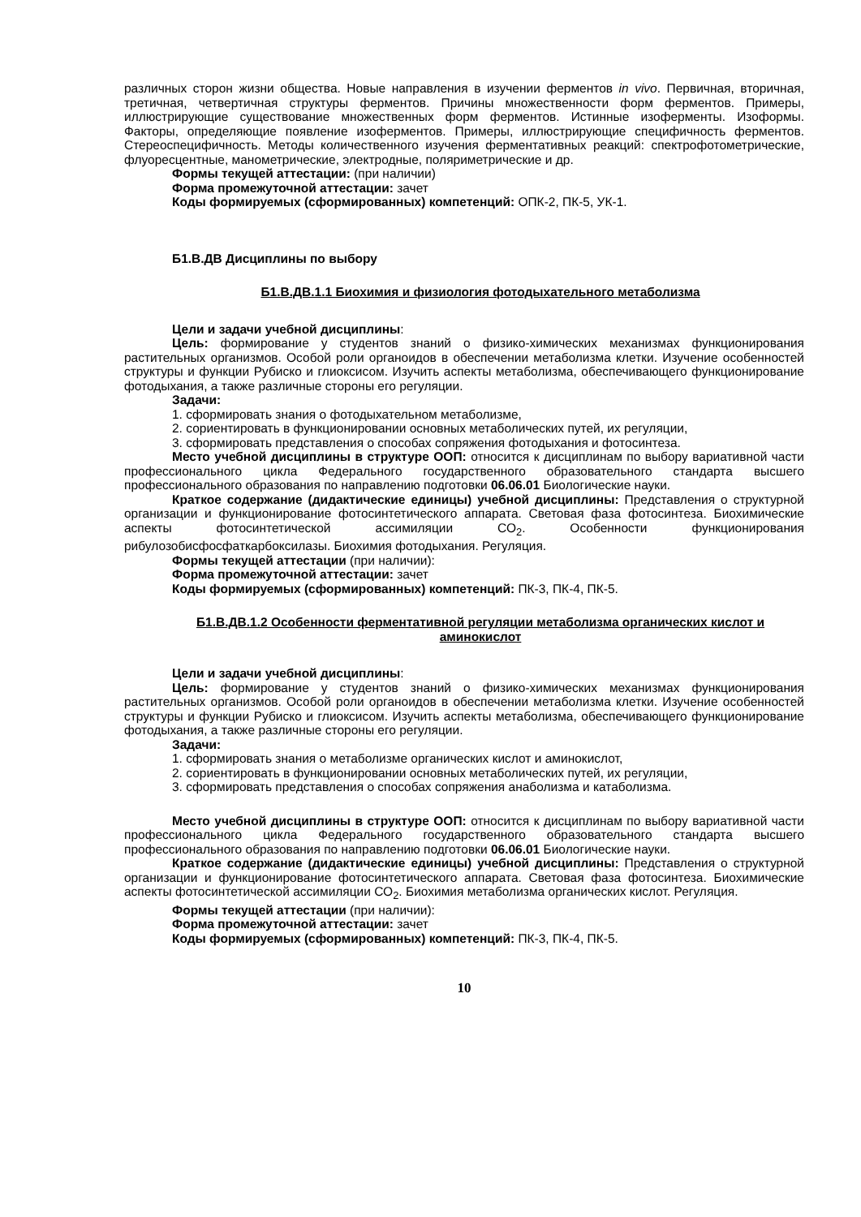различных сторон жизни общества. Новые направления в изучении ферментов in vivo. Первичная, вторичная, третичная, четвертичная структуры ферментов. Причины множественности форм ферментов. Примеры, иллюстрирующие существование множественных форм ферментов. Истинные изоферменты. Изоформы. Факторы, определяющие появление изоферментов. Примеры, иллюстрирующие специфичность ферментов. Стереоспецифичность. Методы количественного изучения ферментативных реакций: спектрофотометрические, флуоресцентные, манометрические, электродные, поляриметрические и др.
Формы текущей аттестации: (при наличии)
Форма промежуточной аттестации: зачет
Коды формируемых (сформированных) компетенций: ОПК-2, ПК-5, УК-1.
Б1.В.ДВ Дисциплины по выбору
Б1.В.ДВ.1.1 Биохимия и физиология фотодыхательного метаболизма
Цели и задачи учебной дисциплины:
Цель: формирование у студентов знаний о физико-химических механизмах функционирования растительных организмов. Особой роли органоидов в обеспечении метаболизма клетки. Изучение особенностей структуры и функции Рубиско и глиоксисом. Изучить аспекты метаболизма, обеспечивающего функционирование фотодыхания, а также различные стороны его регуляции.
Задачи:
1. сформировать знания о фотодыхательном метаболизме,
2. сориентировать в функционировании основных метаболических путей, их регуляции,
3. сформировать представления о способах сопряжения фотодыхания и фотосинтеза.
Место учебной дисциплины в структуре ООП: относится к дисциплинам по выбору вариативной части профессионального цикла Федерального государственного образовательного стандарта высшего профессионального образования по направлению подготовки 06.06.01 Биологические науки.
Краткое содержание (дидактические единицы) учебной дисциплины: Представления о структурной организации и функционирование фотосинтетического аппарата. Световая фаза фотосинтеза. Биохимические аспекты фотосинтетической ассимиляции СО<sub>2</sub>. Особенности функционирования рибулозобисфосфаткарбоксилазы. Биохимия фотодыхания. Регуляция.
Формы текущей аттестации (при наличии):
Форма промежуточной аттестации: зачет
Коды формируемых (сформированных) компетенций: ПК-3, ПК-4, ПК-5.
Б1.В.ДВ.1.2 Особенности ферментативной регуляции метаболизма органических кислот и аминокислот
Цели и задачи учебной дисциплины:
Цель: формирование у студентов знаний о физико-химических механизмах функционирования растительных организмов. Особой роли органоидов в обеспечении метаболизма клетки. Изучение особенностей структуры и функции Рубиско и глиоксисом. Изучить аспекты метаболизма, обеспечивающего функционирование фотодыхания, а также различные стороны его регуляции.
Задачи:
1. сформировать знания о метаболизме органических кислот и аминокислот,
2. сориентировать в функционировании основных метаболических путей, их регуляции,
3. сформировать представления о способах сопряжения анаболизма и катаболизма.
Место учебной дисциплины в структуре ООП: относится к дисциплинам по выбору вариативной части профессионального цикла Федерального государственного образовательного стандарта высшего профессионального образования по направлению подготовки 06.06.01 Биологические науки.
Краткое содержание (дидактические единицы) учебной дисциплины: Представления о структурной организации и функционирование фотосинтетического аппарата. Световая фаза фотосинтеза. Биохимические аспекты фотосинтетической ассимиляции СО<sub>2</sub>. Биохимия метаболизма органических кислот. Регуляция.
Формы текущей аттестации (при наличии):
Форма промежуточной аттестации: зачет
Коды формируемых (сформированных) компетенций: ПК-3, ПК-4, ПК-5.
10